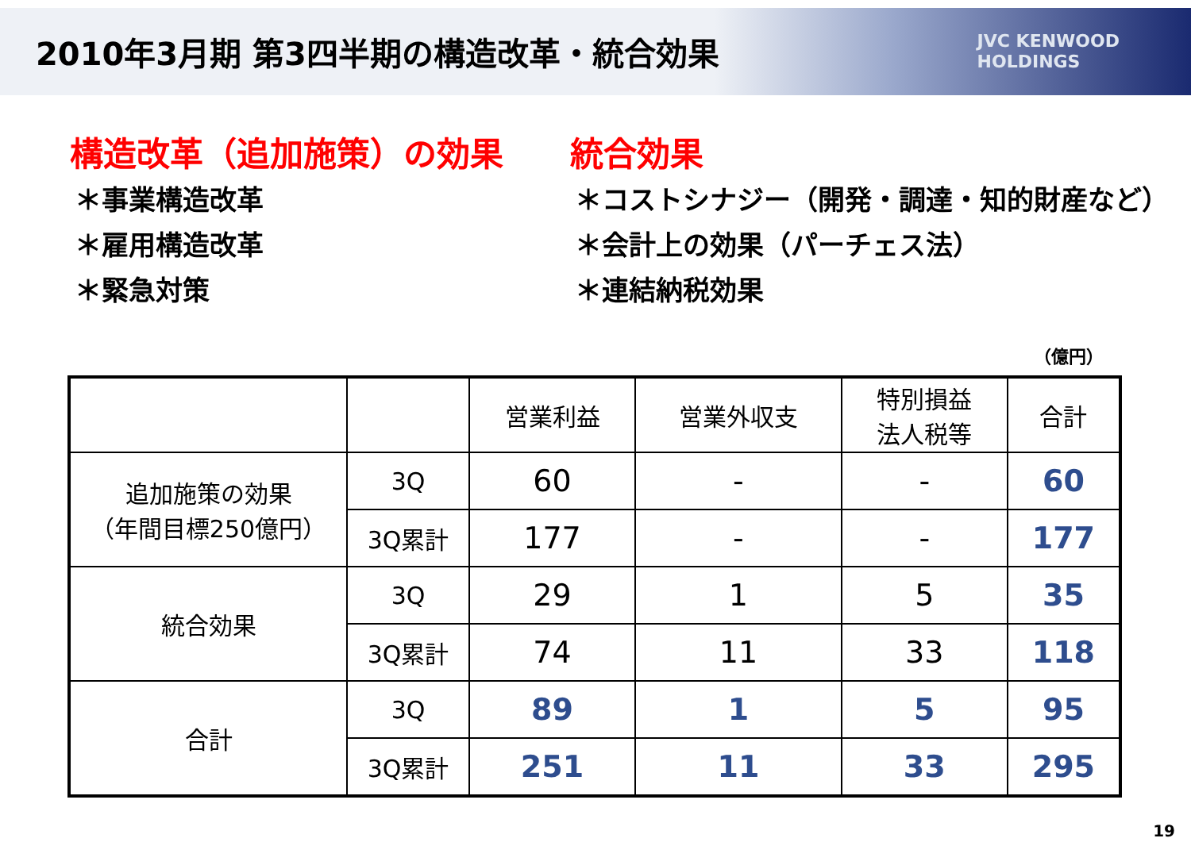2010年3月期 第3四半期の構造改革・統合効果
JVC KENWOOD
HOLDINGS
構造改革（追加施策）の効果
＊事業構造改革
＊雇用構造改革
＊緊急対策
統合効果
＊コストシナジー（開発・調達・知的財産など）
＊会計上の効果（パーチェス法）
＊連結納税効果
（億円）
| | | 営業利益 | 営業外収支 | 特別損益 法人税等 | 合計 |
| --- | --- | --- | --- | --- | --- |
| 追加施策の効果 （年間目標250億円） | 3Q | 60 | - | - | 60 |
| | 3Q累計 | 177 | - | - | 177 |
| 統合効果 | 3Q | 29 | 1 | 5 | 35 |
| | 3Q累計 | 74 | 11 | 33 | 118 |
| 合計 | 3Q | 89 | 1 | 5 | 95 |
| | 3Q累計 | 251 | 11 | 33 | 295 |
19